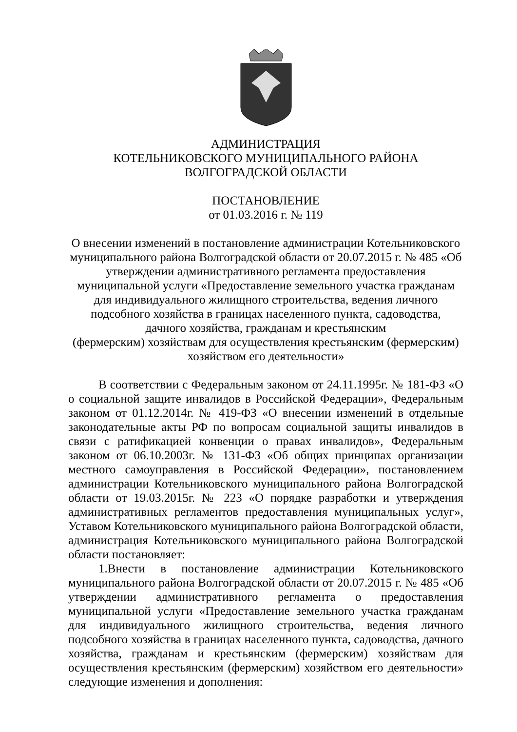АДМИНИСТРАЦИЯ
КОТЕЛЬНИКОВСКОГО МУНИЦИПАЛЬНОГО РАЙОНА
ВОЛГОГРАДСКОЙ ОБЛАСТИ
ПОСТАНОВЛЕНИЕ
от 01.03.2016 г. № 119
О внесении изменений в постановление администрации Котельниковского муниципального района Волгоградской области от 20.07.2015 г. № 485 «Об утверждении административного регламента предоставления муниципальной услуги «Предоставление земельного участка гражданам для индивидуального жилищного строительства, ведения личного подсобного хозяйства в границах населенного пункта, садоводства,
дачного хозяйства, гражданам и крестьянским
(фермерским) хозяйствам для осуществления крестьянским (фермерским) хозяйством его деятельности»
В соответствии с Федеральным законом от 24.11.1995г. № 181-ФЗ «О о социальной защите инвалидов в Российской Федерации», Федеральным законом от 01.12.2014г. № 419-ФЗ «О внесении изменений в отдельные законодательные акты РФ по вопросам социальной защиты инвалидов в связи с ратификацией конвенции о правах инвалидов», Федеральным законом от 06.10.2003г. № 131-ФЗ «Об общих принципах организации местного самоуправления в Российской Федерации», постановлением администрации Котельниковского муниципального района Волгоградской области от 19.03.2015г. № 223 «О порядке разработки и утверждения административных регламентов предоставления муниципальных услуг», Уставом Котельниковского муниципального района Волгоградской области, администрация Котельниковского муниципального района Волгоградской области постановляет:
1.Внести в постановление администрации Котельниковского муниципального района Волгоградской области от 20.07.2015 г. № 485 «Об утверждении административного регламента о предоставления муниципальной услуги «Предоставление земельного участка гражданам для индивидуального жилищного строительства, ведения личного подсобного хозяйства в границах населенного пункта, садоводства, дачного хозяйства, гражданам и крестьянским (фермерским) хозяйствам для осуществления крестьянским (фермерским) хозяйством его деятельности» следующие изменения и дополнения: